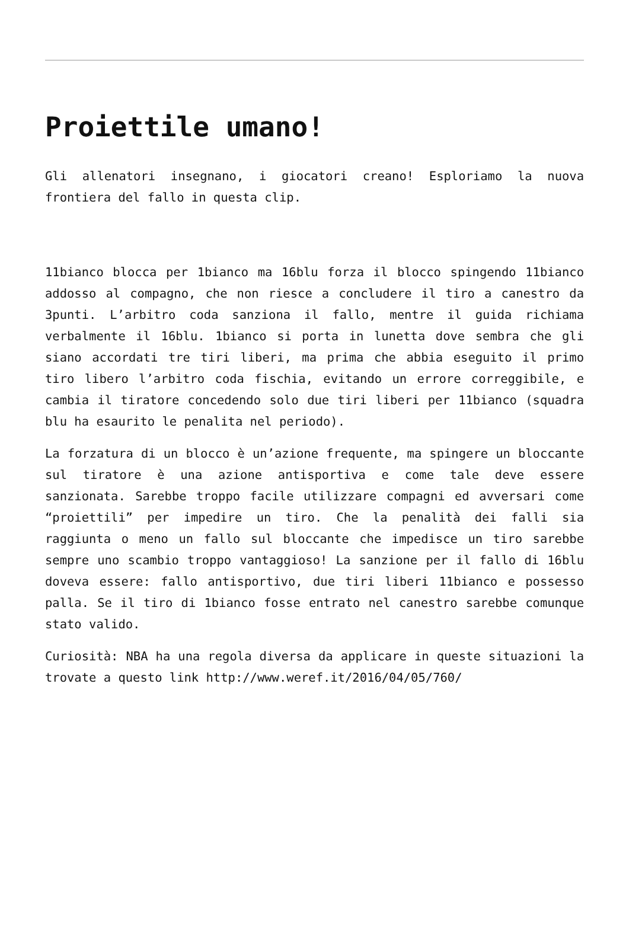Proiettile umano!
Gli allenatori insegnano, i giocatori creano! Esploriamo la nuova frontiera del fallo in questa clip.
11bianco blocca per 1bianco ma 16blu forza il blocco spingendo 11bianco addosso al compagno, che non riesce a concludere il tiro a canestro da 3punti. L’arbitro coda sanziona il fallo, mentre il guida richiama verbalmente il 16blu. 1bianco si porta in lunetta dove sembra che gli siano accordati tre tiri liberi, ma prima che abbia eseguito il primo tiro libero l’arbitro coda fischia, evitando un errore correggibile, e cambia il tiratore concedendo solo due tiri liberi per 11bianco (squadra blu ha esaurito le penalita nel periodo).
La forzatura di un blocco è un’azione frequente, ma spingere un bloccante sul tiratore è una azione antisportiva e come tale deve essere sanzionata. Sarebbe troppo facile utilizzare compagni ed avversari come “proiettili” per impedire un tiro. Che la penalità dei falli sia raggiunta o meno un fallo sul bloccante che impedisce un tiro sarebbe sempre uno scambio troppo vantaggioso! La sanzione per il fallo di 16blu doveva essere: fallo antisportivo, due tiri liberi 11bianco e possesso palla. Se il tiro di 1bianco fosse entrato nel canestro sarebbe comunque stato valido.
Curiosità: NBA ha una regola diversa da applicare in queste situazioni la trovate a questo link http://www.weref.it/2016/04/05/760/